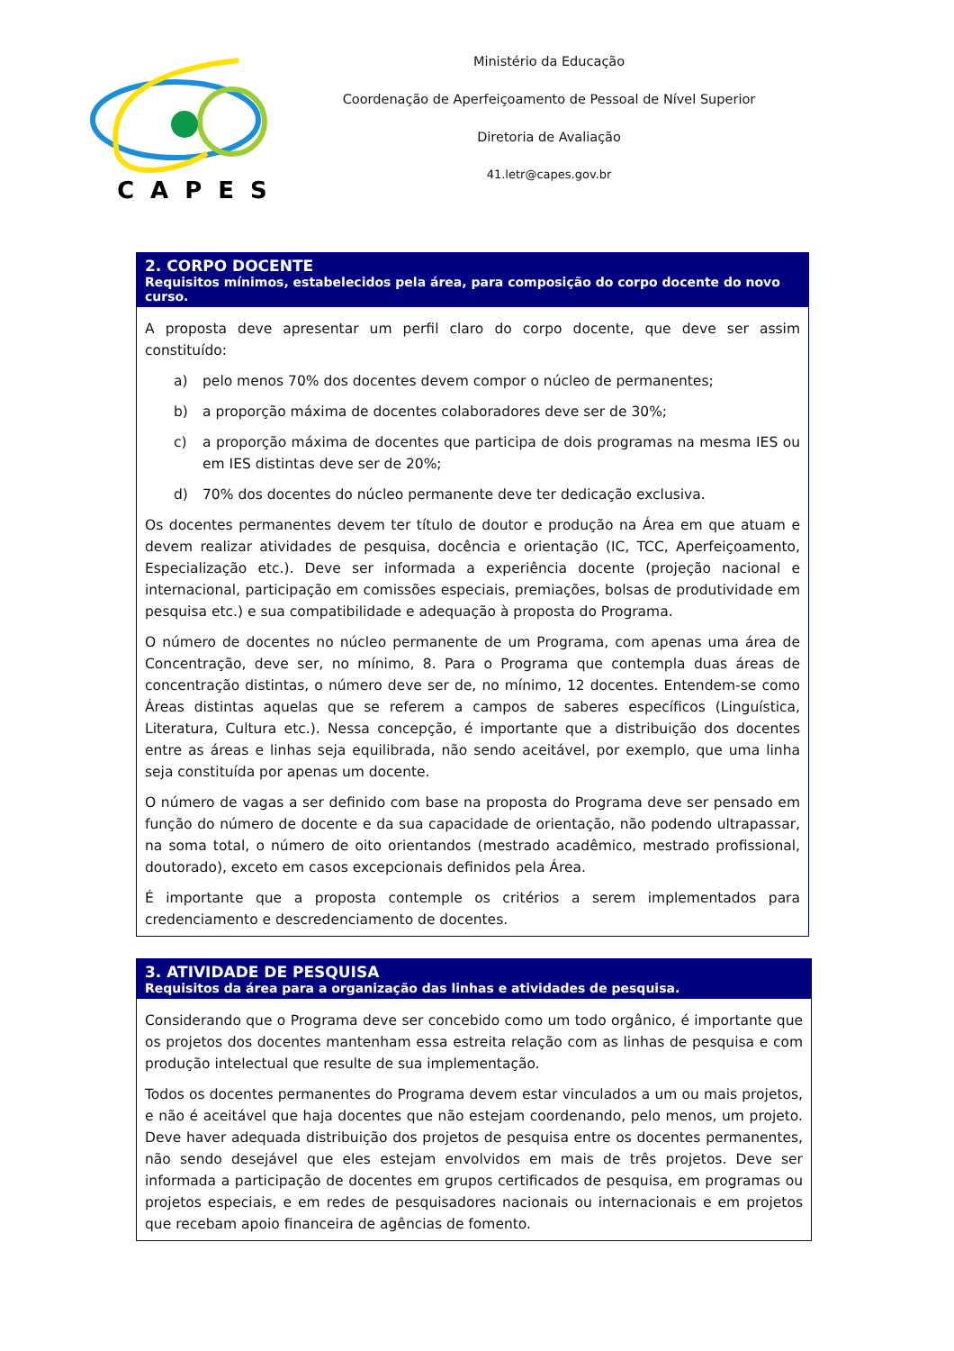CAPES
Ministério da Educação
Coordenação de Aperfeiçoamento de Pessoal de Nível Superior
Diretoria de Avaliação
41.letr@capes.gov.br
2. CORPO DOCENTE
Requisitos mínimos, estabelecidos pela área, para composição do corpo docente do novo curso.
A proposta deve apresentar um perfil claro do corpo docente, que deve ser assim constituído:
a) pelo menos 70% dos docentes devem compor o núcleo de permanentes;
b) a proporção máxima de docentes colaboradores deve ser de 30%;
c) a proporção máxima de docentes que participa de dois programas na mesma IES ou em IES distintas deve ser de 20%;
d) 70% dos docentes do núcleo permanente deve ter dedicação exclusiva.
Os docentes permanentes devem ter título de doutor e produção na Área em que atuam e devem realizar atividades de pesquisa, docência e orientação (IC, TCC, Aperfeiçoamento, Especialização etc.). Deve ser informada a experiência docente (projeção nacional e internacional, participação em comissões especiais, premiações, bolsas de produtividade em pesquisa etc.) e sua compatibilidade e adequação à proposta do Programa.
O número de docentes no núcleo permanente de um Programa, com apenas uma área de Concentração, deve ser, no mínimo, 8. Para o Programa que contempla duas áreas de concentração distintas, o número deve ser de, no mínimo, 12 docentes. Entendem-se como Áreas distintas aquelas que se referem a campos de saberes específicos (Linguística, Literatura, Cultura etc.). Nessa concepção, é importante que a distribuição dos docentes entre as áreas e linhas seja equilibrada, não sendo aceitável, por exemplo, que uma linha seja constituída por apenas um docente.
O número de vagas a ser definido com base na proposta do Programa deve ser pensado em função do número de docente e da sua capacidade de orientação, não podendo ultrapassar, na soma total, o número de oito orientandos (mestrado acadêmico, mestrado profissional, doutorado), exceto em casos excepcionais definidos pela Área.
É importante que a proposta contemple os critérios a serem implementados para credenciamento e descredenciamento de docentes.
3. ATIVIDADE DE PESQUISA
Requisitos da área para a organização das linhas e atividades de pesquisa.
Considerando que o Programa deve ser concebido como um todo orgânico, é importante que os projetos dos docentes mantenham essa estreita relação com as linhas de pesquisa e com produção intelectual que resulte de sua implementação.
Todos os docentes permanentes do Programa devem estar vinculados a um ou mais projetos, e não é aceitável que haja docentes que não estejam coordenando, pelo menos, um projeto. Deve haver adequada distribuição dos projetos de pesquisa entre os docentes permanentes, não sendo desejável que eles estejam envolvidos em mais de três projetos. Deve ser informada a participação de docentes em grupos certificados de pesquisa, em programas ou projetos especiais, e em redes de pesquisadores nacionais ou internacionais e em projetos que recebam apoio financeira de agências de fomento.